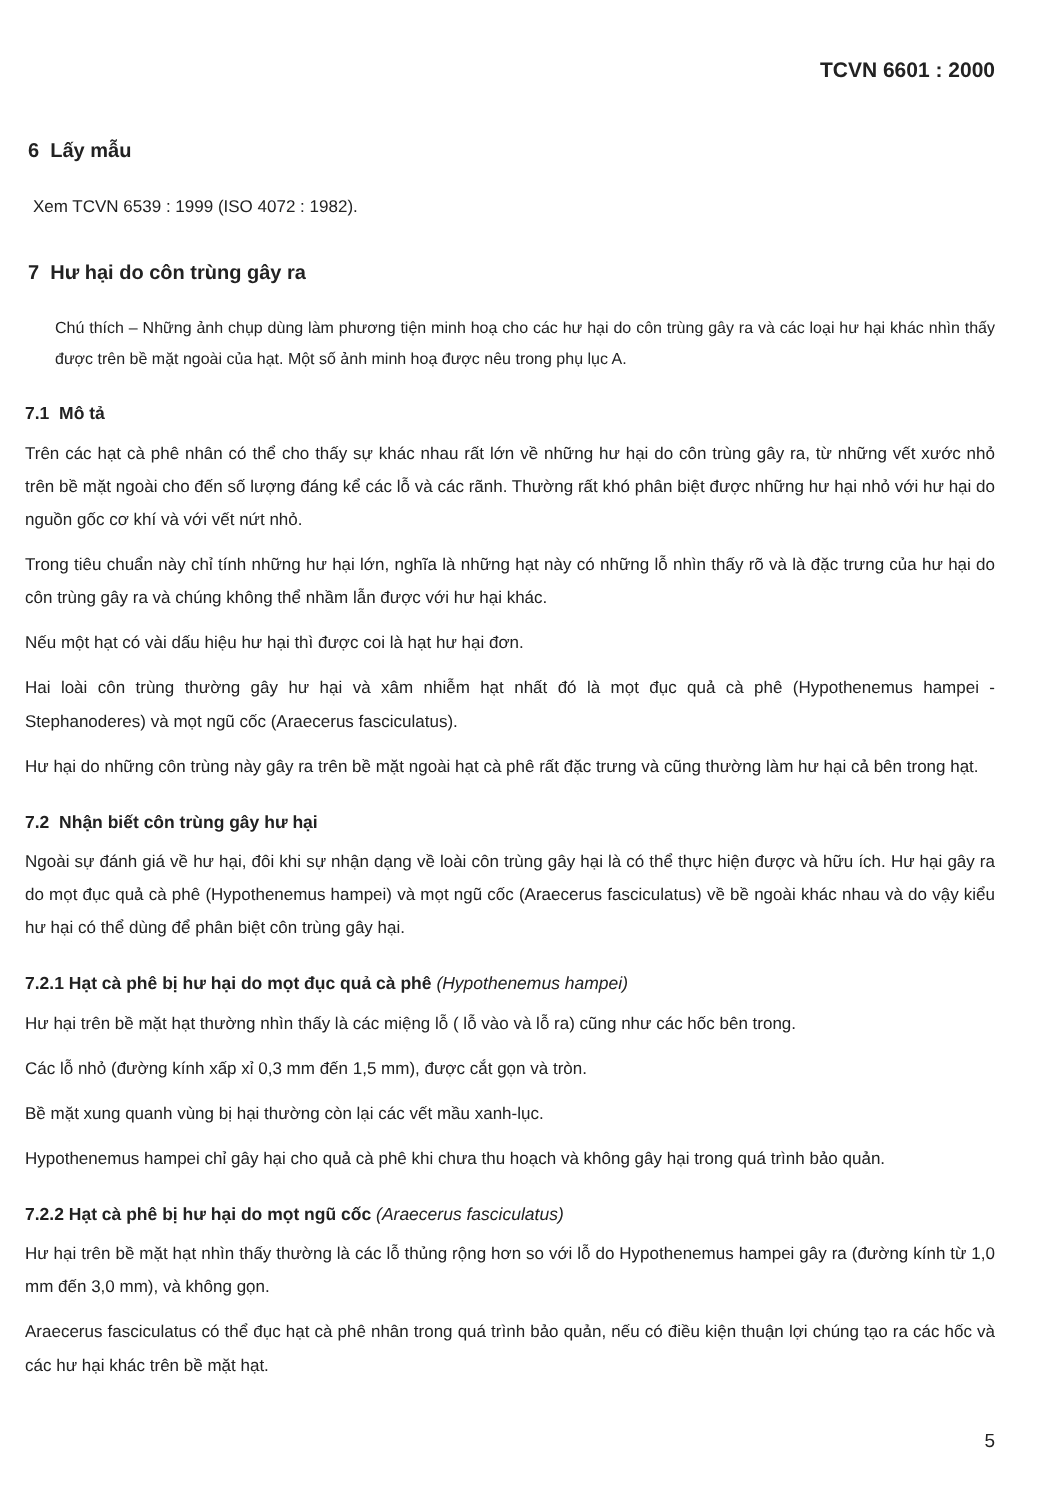TCVN 6601 : 2000
6 Lấy mẫu
Xem TCVN 6539 : 1999 (ISO 4072 : 1982).
7 Hư hại do côn trùng gây ra
Chú thích – Những ảnh chụp dùng làm phương tiện minh hoạ cho các hư hại do côn trùng gây ra và các loại hư hại khác nhìn thấy được trên bề mặt ngoài của hạt. Một số ảnh minh hoạ được nêu trong phụ lục A.
7.1 Mô tả
Trên các hạt cà phê nhân có thể cho thấy sự khác nhau rất lớn về những hư hại do côn trùng gây ra, từ những vết xước nhỏ trên bề mặt ngoài cho đến số lượng đáng kể các lỗ và các rãnh. Thường rất khó phân biệt được những hư hại nhỏ với hư hại do nguồn gốc cơ khí và với vết nứt nhỏ.
Trong tiêu chuẩn này chỉ tính những hư hại lớn, nghĩa là những hạt này có những lỗ nhìn thấy rõ và là đặc trưng của hư hại do côn trùng gây ra và chúng không thể nhầm lẫn được với hư hại khác.
Nếu một hạt có vài dấu hiệu hư hại thì được coi là hạt hư hại đơn.
Hai loài côn trùng thường gây hư hại và xâm nhiễm hạt nhất đó là mọt đục quả cà phê (Hypothenemus hampei - Stephanoderes) và mọt ngũ cốc (Araecerus fasciculatus).
Hư hại do những côn trùng này gây ra trên bề mặt ngoài hạt cà phê rất đặc trưng và cũng thường làm hư hại cả bên trong hạt.
7.2 Nhận biết côn trùng gây hư hại
Ngoài sự đánh giá về hư hại, đôi khi sự nhận dạng về loài côn trùng gây hại là có thể thực hiện được và hữu ích. Hư hại gây ra do mọt đục quả cà phê (Hypothenemus hampei) và mọt ngũ cốc (Araecerus fasciculatus) về bề ngoài khác nhau và do vậy kiểu hư hại có thể dùng để phân biệt côn trùng gây hại.
7.2.1 Hạt cà phê bị hư hại do mọt đục quả cà phê (Hypothenemus hampei)
Hư hại trên bề mặt hạt thường nhìn thấy là các miệng lỗ ( lỗ vào và lỗ ra) cũng như các hốc bên trong.
Các lỗ nhỏ (đường kính xấp xỉ 0,3 mm đến 1,5 mm), được cắt gọn và tròn.
Bề mặt xung quanh vùng bị hại thường còn lại các vết mầu xanh-lục.
Hypothenemus hampei chỉ gây hại cho quả cà phê khi chưa thu hoạch và không gây hại trong quá trình bảo quản.
7.2.2 Hạt cà phê bị hư hại do mọt ngũ cốc (Araecerus fasciculatus)
Hư hại trên bề mặt hạt nhìn thấy thường là các lỗ thủng rộng hơn so với lỗ do Hypothenemus hampei gây ra (đường kính từ 1,0 mm đến 3,0 mm), và không gọn.
Araecerus fasciculatus có thể đục hạt cà phê nhân trong quá trình bảo quản, nếu có điều kiện thuận lợi chúng tạo ra các hốc và các hư hại khác trên bề mặt hạt.
5